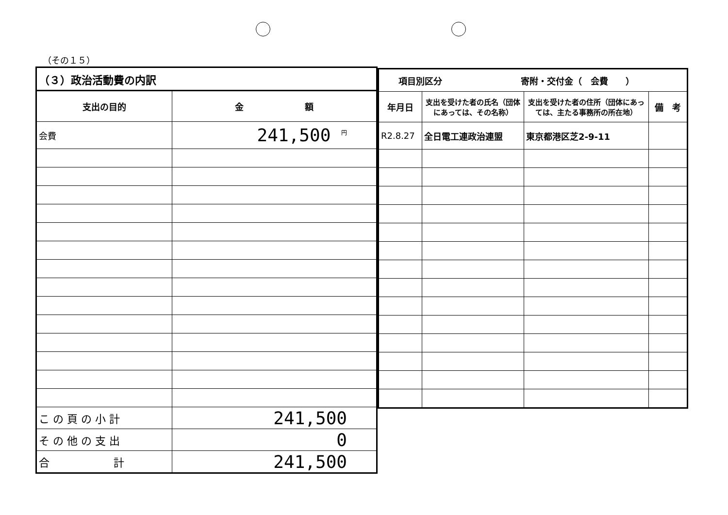（その１５）
| （３）政治活動費の内訳 | |
| --- | --- |
| 支出の目的 | 金 額 |
| 会費 | 241,500 <sup>円</sup> |
| こ の 頁 の 小 計 | 241,500 |
| そ の 他 の 支 出 | 0 |
| 合 計 | 241,500 |
| 項目別区分 寄附・交付金（ 会費 ） | | | |
| --- | --- | --- | --- |
| 年月日 | 支出を受けた者の氏名（団体にあっては、その名称） | 支出を受けた者の住所（団体にあっては、主たる事務所の所在地） | 備 考 |
| R2.8.27 | 全日電工連政治連盟 | 東京都港区芝2-9-11 | |